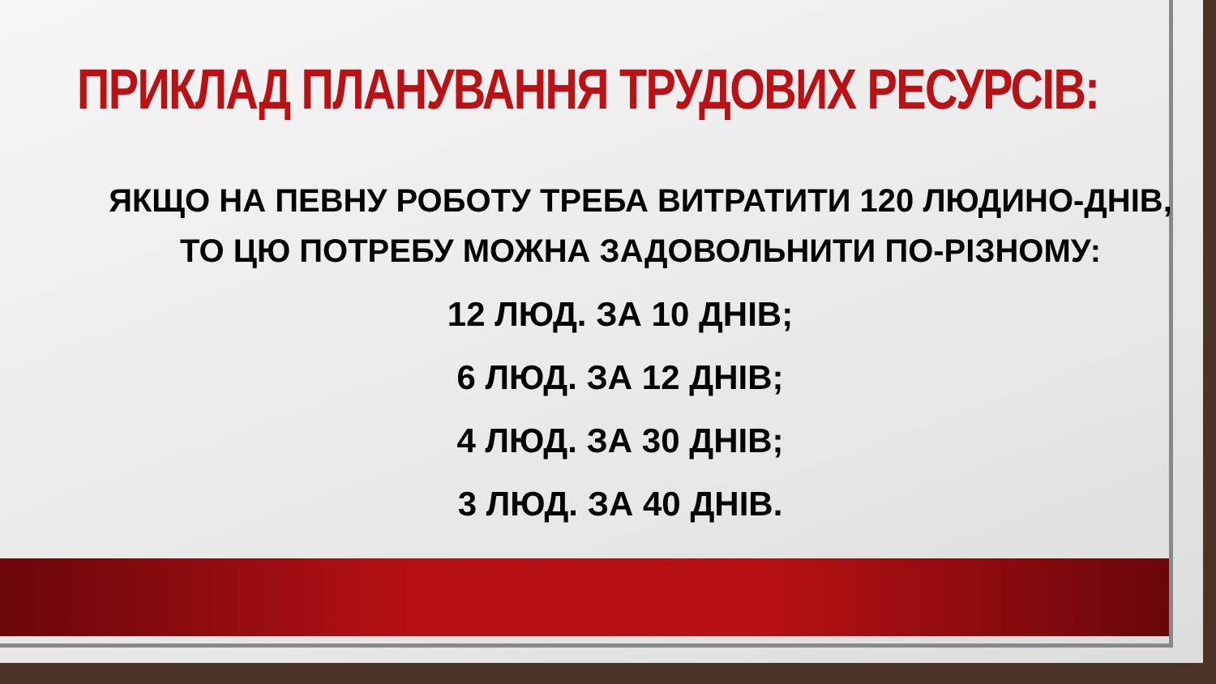ПРИКЛАД ПЛАНУВАННЯ ТРУДОВИХ РЕСУРСІВ:
ЯКЩО НА ПЕВНУ РОБОТУ ТРЕБА ВИТРАТИТИ 120 ЛЮДИНО-ДНІВ, ТО ЦЮ ПОТРЕБУ МОЖНА ЗАДОВОЛЬНИТИ ПО-РІЗНОМУ:
12 ЛЮД. ЗА 10 ДНІВ;
6 ЛЮД. ЗА 12 ДНІВ;
4 ЛЮД. ЗА 30 ДНІВ;
3 ЛЮД. ЗА 40 ДНІВ.